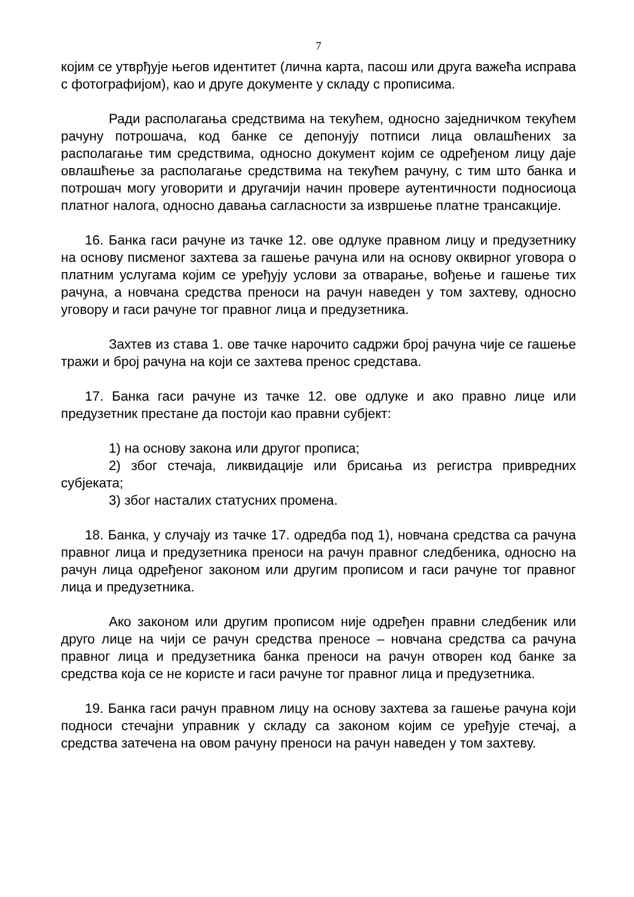7
којим се утврђује његов идентитет (лична карта, пасош или друга важећа исправа с фотографијом), као и друге документе у складу с прописима.
Ради располагања средствима на текућем, односно заједничком текућем рачуну потрошача, код банке се депонују потписи лица овлашћених за располагање тим средствима, односно документ којим се одређеном лицу даје овлашћење за располагање средствима на текућем рачуну, с тим што банка и потрошач могу уговорити и другачији начин провере аутентичности подносиоца платног налога, односно давања сагласности за извршење платне трансакције.
16. Банка гаси рачуне из тачке 12. ове одлуке правном лицу и предузетнику на основу писменог захтева за гашење рачуна или на основу оквирног уговора о платним услугама којим се уређују услови за отварање, вођење и гашење тих рачуна, а новчана средства преноси на рачун наведен у том захтеву, односно уговору и гаси рачуне тог правног лица и предузетника.
Захтев из става 1. ове тачке нарочито садржи број рачуна чије се гашење тражи и број рачуна на који се захтева пренос средстава.
17. Банка гаси рачуне из тачке 12. ове одлуке и ако правно лице или предузетник престане да постоји као правни субјект:
1) на основу закона или другог прописа;
2) због стечаја, ликвидације или брисања из регистра привредних субјеката;
3) због насталих статусних промена.
18. Банка, у случају из тачке 17. одредба под 1), новчана средства са рачуна правног лица и предузетника преноси на рачун правног следбеника, односно на рачун лица одређеног законом или другим прописом и гаси рачуне тог правног лица и предузетника.
Ако законом или другим прописом није одређен правни следбеник или друго лице на чији се рачун средства преносе – новчана средства са рачуна правног лица и предузетника банка преноси на рачун отворен код банке за средства која се не користе и гаси рачуне тог правног лица и предузетника.
19. Банка гаси рачун правном лицу на основу захтева за гашење рачуна који подноси стечајни управник у складу са законом којим се уређује стечај, а средства затечена на овом рачуну преноси на рачун наведен у том захтеву.